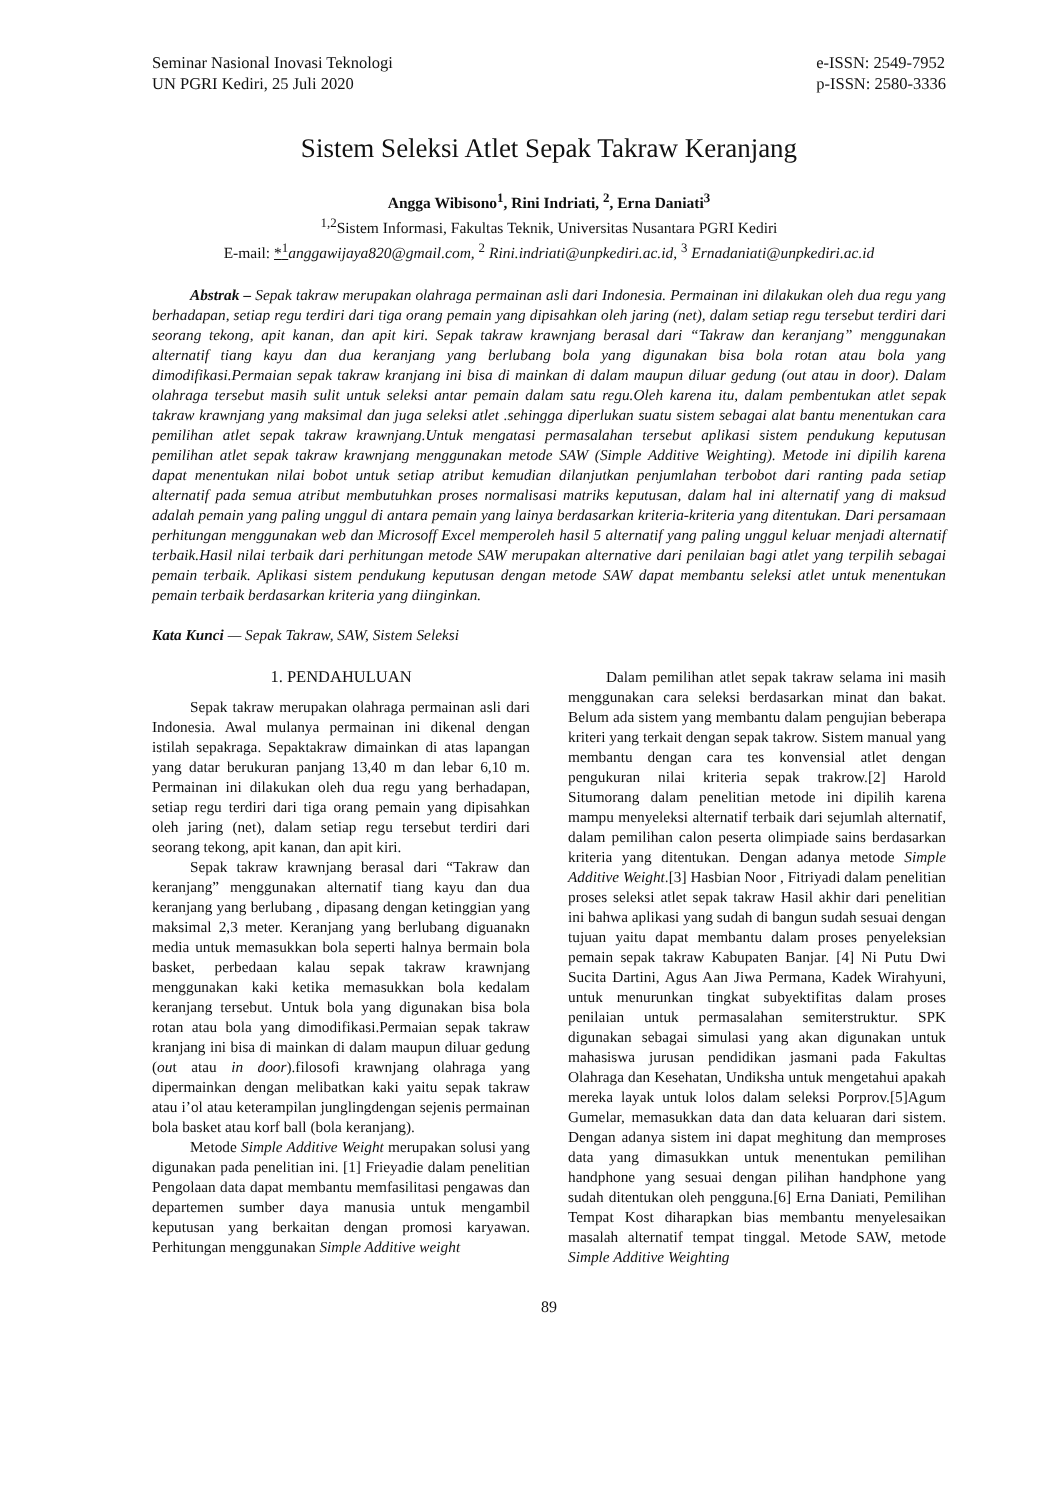Seminar Nasional Inovasi Teknologi
UN PGRI Kediri, 25 Juli 2020
e-ISSN: 2549-7952
p-ISSN: 2580-3336
Sistem Seleksi Atlet Sepak Takraw Keranjang
Angga Wibisono<sup>1</sup>, Rini Indriati, <sup>2</sup>, Erna Daniati<sup>3</sup>
<sup>1,2</sup>Sistem Informasi, Fakultas Teknik, Universitas Nusantara PGRI Kediri
E-mail: *<sup>1</sup> anggawijaya820@gmail.com, <sup>2</sup> Rini.indriati@unpkediri.ac.id, <sup>3</sup> Ernadaniati@unpkediri.ac.id
Abstrak – Sepak takraw merupakan olahraga permainan asli dari Indonesia. Permainan ini dilakukan oleh dua regu yang berhadapan, setiap regu terdiri dari tiga orang pemain yang dipisahkan oleh jaring (net), dalam setiap regu tersebut terdiri dari seorang tekong, apit kanan, dan apit kiri. Sepak takraw krawnjang berasal dari “Takraw dan keranjang” menggunakan alternatif tiang kayu dan dua keranjang yang berlubang bola yang digunakan bisa bola rotan atau bola yang dimodifikasi.Permaian sepak takraw kranjang ini bisa di mainkan di dalam maupun diluar gedung (out atau in door). Dalam olahraga tersebut masih sulit untuk seleksi antar pemain dalam satu regu.Oleh karena itu, dalam pembentukan atlet sepak takraw krawnjang yang maksimal dan juga seleksi atlet .sehingga diperlukan suatu sistem sebagai alat bantu menentukan cara pemilihan atlet sepak takraw krawnjang.Untuk mengatasi permasalahan tersebut aplikasi sistem pendukung keputusan pemilihan atlet sepak takraw krawnjang menggunakan metode SAW (Simple Additive Weighting). Metode ini dipilih karena dapat menentukan nilai bobot untuk setiap atribut kemudian dilanjutkan penjumlahan terbobot dari ranting pada setiap alternatif pada semua atribut membutuhkan proses normalisasi matriks keputusan, dalam hal ini alternatif yang di maksud adalah pemain yang paling unggul di antara pemain yang lainya berdasarkan kriteria-kriteria yang ditentukan. Dari persamaan perhitungan menggunakan web dan Microsoff Excel memperoleh hasil 5 alternatif yang paling unggul keluar menjadi alternatif terbaik.Hasil nilai terbaik dari perhitungan metode SAW merupakan alternative dari penilaian bagi atlet yang terpilih sebagai pemain terbaik. Aplikasi sistem pendukung keputusan dengan metode SAW dapat membantu seleksi atlet untuk menentukan pemain terbaik berdasarkan kriteria yang diinginkan.
Kata Kunci — Sepak Takraw, SAW, Sistem Seleksi
1. PENDAHULUAN
Sepak takraw merupakan olahraga permainan asli dari Indonesia. Awal mulanya permainan ini dikenal dengan istilah sepakraga. Sepaktakraw dimainkan di atas lapangan yang datar berukuran panjang 13,40 m dan lebar 6,10 m. Permainan ini dilakukan oleh dua regu yang berhadapan, setiap regu terdiri dari tiga orang pemain yang dipisahkan oleh jaring (net), dalam setiap regu tersebut terdiri dari seorang tekong, apit kanan, dan apit kiri.
Sepak takraw krawnjang berasal dari “Takraw dan keranjang” menggunakan alternatif tiang kayu dan dua keranjang yang berlubang , dipasang dengan ketinggian yang maksimal 2,3 meter. Keranjang yang berlubang diguanakn media untuk memasukkan bola seperti halnya bermain bola basket, perbedaan kalau sepak takraw krawnjang menggunakan kaki ketika memasukkan bola kedalam keranjang tersebut. Untuk bola yang digunakan bisa bola rotan atau bola yang dimodifikasi.Permaian sepak takraw kranjang ini bisa di mainkan di dalam maupun diluar gedung (out atau in door).filosofi krawnjang olahraga yang dipermainkan dengan melibatkan kaki yaitu sepak takraw atau i’ol atau keterampilan junglingdengan sejenis permainan bola basket atau korf ball (bola keranjang).
Metode Simple Additive Weight merupakan solusi yang digunakan pada penelitian ini. [1] Frieyadie dalam penelitian Pengolaan data dapat membantu memfasilitasi pengawas dan departemen sumber daya manusia untuk mengambil keputusan yang berkaitan dengan promosi karyawan. Perhitungan menggunakan Simple Additive weight
Dalam pemilihan atlet sepak takraw selama ini masih menggunakan cara seleksi berdasarkan minat dan bakat. Belum ada sistem yang membantu dalam pengujian beberapa kriteri yang terkait dengan sepak takrow. Sistem manual yang membantu dengan cara tes konvensial atlet dengan pengukuran nilai kriteria sepak trakrow.[2] Harold Situmorang dalam penelitian metode ini dipilih karena mampu menyeleksi alternatif terbaik dari sejumlah alternatif, dalam pemilihan calon peserta olimpiade sains berdasarkan kriteria yang ditentukan. Dengan adanya metode Simple Additive Weight.[3] Hasbian Noor , Fitriyadi dalam penelitian proses seleksi atlet sepak takraw Hasil akhir dari penelitian ini bahwa aplikasi yang sudah di bangun sudah sesuai dengan tujuan yaitu dapat membantu dalam proses penyeleksian pemain sepak takraw Kabupaten Banjar. [4] Ni Putu Dwi Sucita Dartini, Agus Aan Jiwa Permana, Kadek Wirahyuni, untuk menurunkan tingkat subyektifitas dalam proses penilaian untuk permasalahan semiterstruktur. SPK digunakan sebagai simulasi yang akan digunakan untuk mahasiswa jurusan pendidikan jasmani pada Fakultas Olahraga dan Kesehatan, Undiksha untuk mengetahui apakah mereka layak untuk lolos dalam seleksi Porprov.[5]Agum Gumelar, memasukkan data dan data keluaran dari sistem. Dengan adanya sistem ini dapat meghitung dan memproses data yang dimasukkan untuk menentukan pemilihan handphone yang sesuai dengan pilihan handphone yang sudah ditentukan oleh pengguna.[6] Erna Daniati, Pemilihan Tempat Kost diharapkan bias membantu menyelesaikan masalah alternatif tempat tinggal. Metode SAW, metode Simple Additive Weighting
89